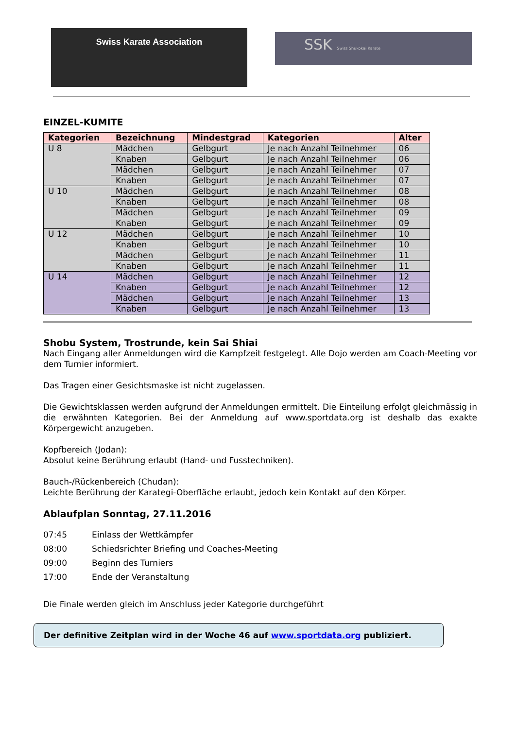Swiss Karate Association
SSK Swiss Shukokai Karate
EINZEL-KUMITE
| Kategorien | Bezeichnung | Mindestgrad | Kategorien | Alter |
| --- | --- | --- | --- | --- |
| U 8 | Mädchen | Gelbgurt | Je nach Anzahl Teilnehmer | 06 |
| | Knaben | Gelbgurt | Je nach Anzahl Teilnehmer | 06 |
| | Mädchen | Gelbgurt | Je nach Anzahl Teilnehmer | 07 |
| | Knaben | Gelbgurt | Je nach Anzahl Teilnehmer | 07 |
| U 10 | Mädchen | Gelbgurt | Je nach Anzahl Teilnehmer | 08 |
| | Knaben | Gelbgurt | Je nach Anzahl Teilnehmer | 08 |
| | Mädchen | Gelbgurt | Je nach Anzahl Teilnehmer | 09 |
| | Knaben | Gelbgurt | Je nach Anzahl Teilnehmer | 09 |
| U 12 | Mädchen | Gelbgurt | Je nach Anzahl Teilnehmer | 10 |
| | Knaben | Gelbgurt | Je nach Anzahl Teilnehmer | 10 |
| | Mädchen | Gelbgurt | Je nach Anzahl Teilnehmer | 11 |
| | Knaben | Gelbgurt | Je nach Anzahl Teilnehmer | 11 |
| U 14 | Mädchen | Gelbgurt | Je nach Anzahl Teilnehmer | 12 |
| | Knaben | Gelbgurt | Je nach Anzahl Teilnehmer | 12 |
| | Mädchen | Gelbgurt | Je nach Anzahl Teilnehmer | 13 |
| | Knaben | Gelbgurt | Je nach Anzahl Teilnehmer | 13 |
Shobu System, Trostrunde, kein Sai Shiai
Nach Eingang aller Anmeldungen wird die Kampfzeit festgelegt. Alle Dojo werden am Coach-Meeting vor dem Turnier informiert.
Das Tragen einer Gesichtsmaske ist nicht zugelassen.
Die Gewichtsklassen werden aufgrund der Anmeldungen ermittelt. Die Einteilung erfolgt gleichmässig in die erwähnten Kategorien. Bei der Anmeldung auf www.sportdata.org ist deshalb das exakte Körpergewicht anzugeben.
Kopfbereich (Jodan):
Absolut keine Berührung erlaubt (Hand- und Fusstechniken).
Bauch-/Rückenbereich (Chudan):
Leichte Berührung der Karategi-Oberfläche erlaubt, jedoch kein Kontakt auf den Körper.
Ablaufplan Sonntag, 27.11.2016
| 07:45 | Einlass der Wettkämpfer |
| 08:00 | Schiedsrichter Briefing und Coaches-Meeting |
| 09:00 | Beginn des Turniers |
| 17:00 | Ende der Veranstaltung |
Die Finale werden gleich im Anschluss jeder Kategorie durchgeführt
Der definitive Zeitplan wird in der Woche 46 auf www.sportdata.org publiziert.